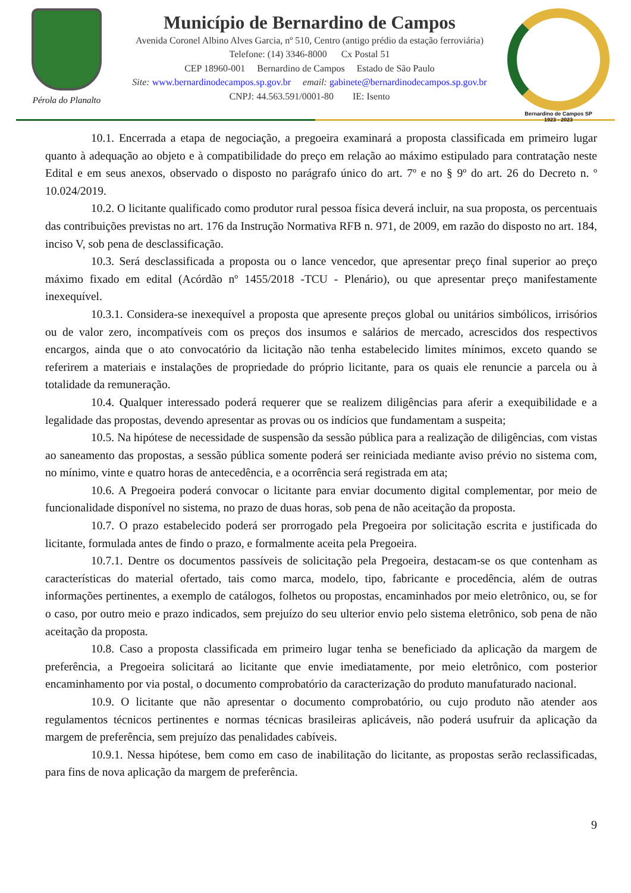Pérola do Planalto
Município de Bernardino de Campos
Avenida Coronel Albino Alves Garcia, nº 510, Centro (antigo prédio da estação ferroviária)
Telefone: (14) 3346-8000 Cx Postal 51
CEP 18960-001 Bernardino de Campos Estado de São Paulo
Site: www.bernardinodecampos.sp.gov.br email: gabinete@bernardinodecampos.sp.gov.br
CNPJ: 44.563.591/0001-80 IE: Isento
Bernardino de Campos SP
1923 - 2023
10.1. Encerrada a etapa de negociação, a pregoeira examinará a proposta classificada em primeiro lugar quanto à adequação ao objeto e à compatibilidade do preço em relação ao máximo estipulado para contratação neste Edital e em seus anexos, observado o disposto no parágrafo único do art. 7º e no § 9º do art. 26 do Decreto n. º 10.024/2019.
10.2. O licitante qualificado como produtor rural pessoa física deverá incluir, na sua proposta, os percentuais das contribuições previstas no art. 176 da Instrução Normativa RFB n. 971, de 2009, em razão do disposto no art. 184, inciso V, sob pena de desclassificação.
10.3. Será desclassificada a proposta ou o lance vencedor, que apresentar preço final superior ao preço máximo fixado em edital (Acórdão nº 1455/2018 -TCU - Plenário), ou que apresentar preço manifestamente inexequível.
10.3.1. Considera-se inexequível a proposta que apresente preços global ou unitários simbólicos, irrisórios ou de valor zero, incompatíveis com os preços dos insumos e salários de mercado, acrescidos dos respectivos encargos, ainda que o ato convocatório da licitação não tenha estabelecido limites mínimos, exceto quando se referirem a materiais e instalações de propriedade do próprio licitante, para os quais ele renuncie a parcela ou à totalidade da remuneração.
10.4. Qualquer interessado poderá requerer que se realizem diligências para aferir a exequibilidade e a legalidade das propostas, devendo apresentar as provas ou os indícios que fundamentam a suspeita;
10.5. Na hipótese de necessidade de suspensão da sessão pública para a realização de diligências, com vistas ao saneamento das propostas, a sessão pública somente poderá ser reiniciada mediante aviso prévio no sistema com, no mínimo, vinte e quatro horas de antecedência, e a ocorrência será registrada em ata;
10.6. A Pregoeira poderá convocar o licitante para enviar documento digital complementar, por meio de funcionalidade disponível no sistema, no prazo de duas horas, sob pena de não aceitação da proposta.
10.7. O prazo estabelecido poderá ser prorrogado pela Pregoeira por solicitação escrita e justificada do licitante, formulada antes de findo o prazo, e formalmente aceita pela Pregoeira.
10.7.1. Dentre os documentos passíveis de solicitação pela Pregoeira, destacam-se os que contenham as características do material ofertado, tais como marca, modelo, tipo, fabricante e procedência, além de outras informações pertinentes, a exemplo de catálogos, folhetos ou propostas, encaminhados por meio eletrônico, ou, se for o caso, por outro meio e prazo indicados, sem prejuízo do seu ulterior envio pelo sistema eletrônico, sob pena de não aceitação da proposta.
10.8. Caso a proposta classificada em primeiro lugar tenha se beneficiado da aplicação da margem de preferência, a Pregoeira solicitará ao licitante que envie imediatamente, por meio eletrônico, com posterior encaminhamento por via postal, o documento comprobatório da caracterização do produto manufaturado nacional.
10.9. O licitante que não apresentar o documento comprobatório, ou cujo produto não atender aos regulamentos técnicos pertinentes e normas técnicas brasileiras aplicáveis, não poderá usufruir da aplicação da margem de preferência, sem prejuízo das penalidades cabíveis.
10.9.1. Nessa hipótese, bem como em caso de inabilitação do licitante, as propostas serão reclassificadas, para fins de nova aplicação da margem de preferência.
9